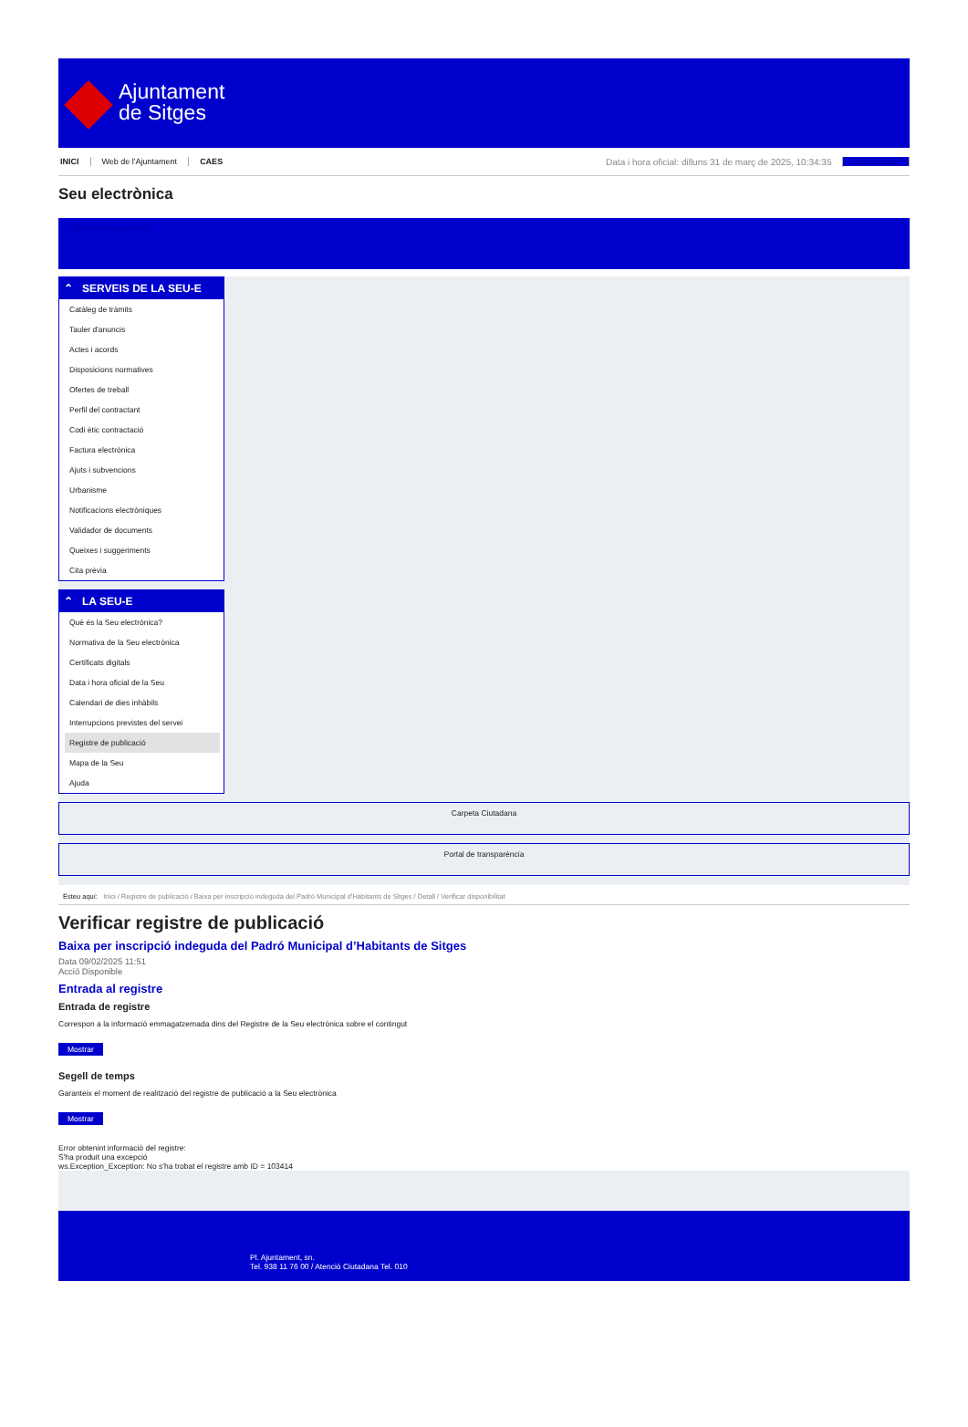Ajuntament
de Sitges
INICI Web de l'Ajuntament CAES Data i hora oficial: dilluns 31 de març de 2025, 10:34:35 Sincronitzar
Seu electrònica
Obtenir còpia autèntica
⌃ SERVEIS DE LA SEU-E
Catàleg de tràmits
Tauler d'anuncis
Actes i acords
Disposicions normatives
Ofertes de treball
Perfil del contractant
Codi ètic contractació
Factura electrònica
Ajuts i subvencions
Urbanisme
Notificacions electròniques
Validador de documents
Queixes i suggeriments
Cita prèvia
⌃ LA SEU-E
Què és la Seu electrònica?
Normativa de la Seu electrònica
Certificats digitals
Data i hora oficial de la Seu
Calendari de dies inhàbils
Interrupcions previstes del servei
Registre de publicació
Mapa de la Seu
Ajuda
Carpeta Ciutadana
Portal de transparència
Esteu aquí: Inici / Registre de publicació / Baixa per inscripció indeguda del Padró Municipal d'Habitants de Sitges / Detall / Verificar disponibilitat
Verificar registre de publicació
Baixa per inscripció indeguda del Padró Municipal d’Habitants de Sitges
Data 09/02/2025 11:51
Acció Disponible
Entrada al registre
Entrada de registre
Correspon a la informació emmagatzemada dins del Registre de la Seu electrònica sobre el contingut
Mostrar
Segell de temps
Garanteix el moment de realització del registre de publicació a la Seu electrònica
Mostrar
Error obtenint informació del registre:
S'ha produit una excepció
ws.Exception_Exception: No s'ha trobat el registre amb ID = 103414
Pl. Ajuntament, sn.
Tel. 938 11 76 00 / Atenció Ciutadana Tel. 010